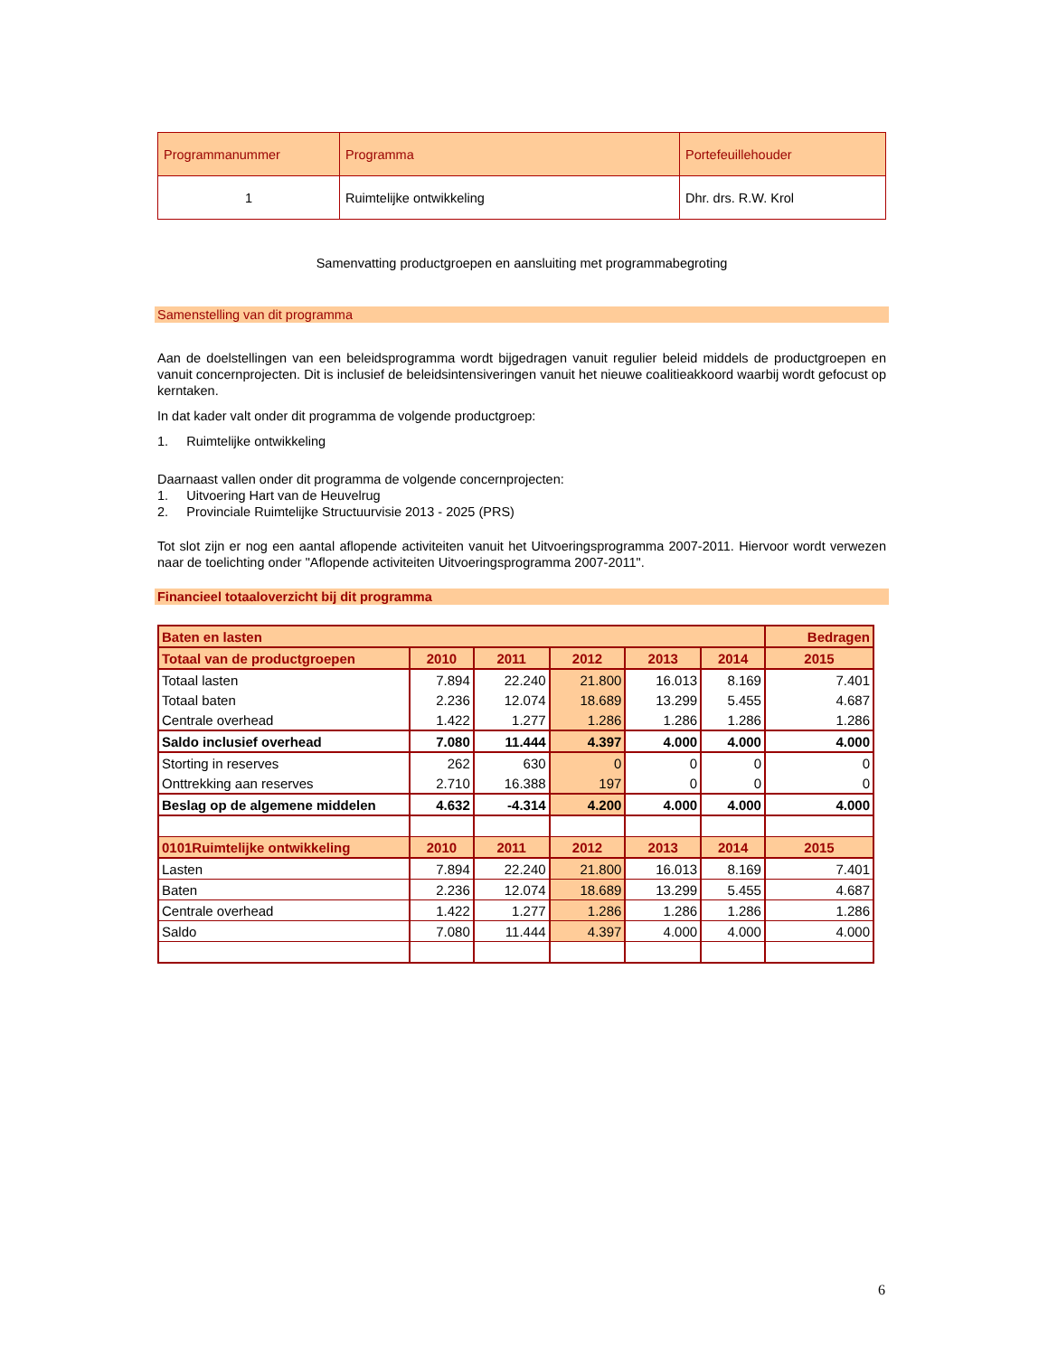| Programmanummer | Programma | Portefeuillehouder |
| --- | --- | --- |
| 1 | Ruimtelijke ontwikkeling | Dhr. drs. R.W. Krol |
Samenvatting productgroepen en aansluiting met programmabegroting
Samenstelling van dit programma
Aan de doelstellingen van een beleidsprogramma wordt bijgedragen vanuit regulier beleid middels de productgroepen en vanuit concernprojecten. Dit is inclusief de beleidsintensiveringen vanuit het nieuwe coalitieakkoord waarbij wordt gefocust op kerntaken.
In dat kader valt onder dit programma de volgende productgroep:
1. Ruimtelijke ontwikkeling
Daarnaast vallen onder dit programma de volgende concernprojecten:
1. Uitvoering Hart van de Heuvelrug
2. Provinciale Ruimtelijke Structuurvisie 2013 - 2025 (PRS)
Tot slot zijn er nog een aantal aflopende activiteiten vanuit het Uitvoeringsprogramma 2007-2011. Hiervoor wordt verwezen naar de toelichting onder "Aflopende activiteiten Uitvoeringsprogramma 2007-2011".
Financieel totaaloverzicht bij dit programma
| Baten en lasten | | | | | | Bedragen |
| Totaal van de productgroepen | 2010 | 2011 | 2012 | 2013 | 2014 | 2015 |
| Totaal lasten | 7.894 | 22.240 | 21.800 | 16.013 | 8.169 | 7.401 |
| Totaal baten | 2.236 | 12.074 | 18.689 | 13.299 | 5.455 | 4.687 |
| Centrale overhead | 1.422 | 1.277 | 1.286 | 1.286 | 1.286 | 1.286 |
| Saldo inclusief overhead | 7.080 | 11.444 | 4.397 | 4.000 | 4.000 | 4.000 |
| Storting in reserves | 262 | 630 | 0 | 0 | 0 | 0 |
| Onttrekking aan reserves | 2.710 | 16.388 | 197 | 0 | 0 | 0 |
| Beslag op de algemene middelen | 4.632 | -4.314 | 4.200 | 4.000 | 4.000 | 4.000 |
| 0101Ruimtelijke ontwikkeling | 2010 | 2011 | 2012 | 2013 | 2014 | 2015 |
| Lasten | 7.894 | 22.240 | 21.800 | 16.013 | 8.169 | 7.401 |
| Baten | 2.236 | 12.074 | 18.689 | 13.299 | 5.455 | 4.687 |
| Centrale overhead | 1.422 | 1.277 | 1.286 | 1.286 | 1.286 | 1.286 |
| Saldo | 7.080 | 11.444 | 4.397 | 4.000 | 4.000 | 4.000 |
6